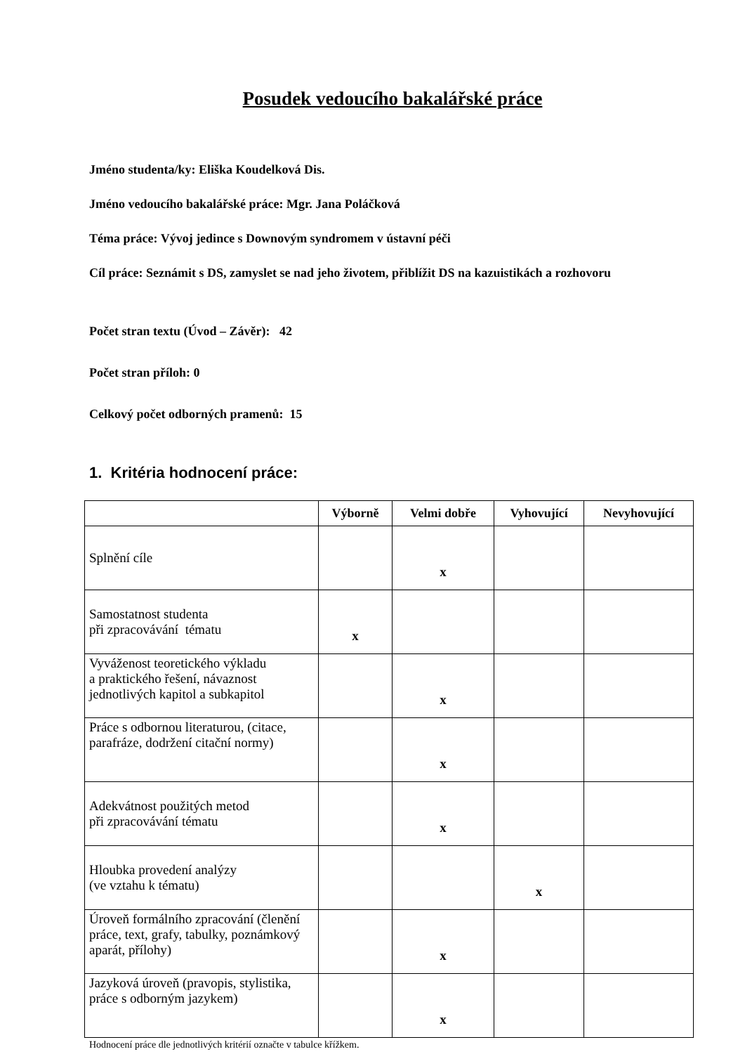Posudek vedoucího bakalářské práce
Jméno studenta/ky: Eliška Koudelková Dis.
Jméno vedoucího bakalářské práce: Mgr. Jana Poláčková
Téma práce: Vývoj jedince s Downovým syndromem v ústavní péči
Cíl práce: Seznámit s DS, zamyslet se nad jeho životem, přiblížit DS na kazuistikách a rozhovoru
Počet stran textu (Úvod – Závěr): 42
Počet stran příloh: 0
Celkový počet odborných pramenů: 15
1. Kritéria hodnocení práce:
| | Výborně | Velmi dobře | Vyhovující | Nevyhovující |
| --- | --- | --- | --- | --- |
| Splnění cíle | | x | | |
| Samostatnost studenta při zpracovávání tématu | x | | | |
| Vyváženost teoretického výkladu a praktického řešení, návaznost jednotlivých kapitol a subkapitol | | x | | |
| Práce s odbornou literaturou, (citace, parafráze, dodržení citační normy) | | x | | |
| Adekvátnost použitých metod při zpracovávání tématu | | x | | |
| Hloubka provedení analýzy (ve vztahu k tématu) | | | x | |
| Úroveň formálního zpracování (členění práce, text, grafy, tabulky, poznámkový aparát, přílohy) | | x | | |
| Jazyková úroveň (pravopis, stylistika, práce s odborným jazykem) | | x | | |
Hodnocení práce dle jednotlivých kritérií označte v tabulce křížkem.